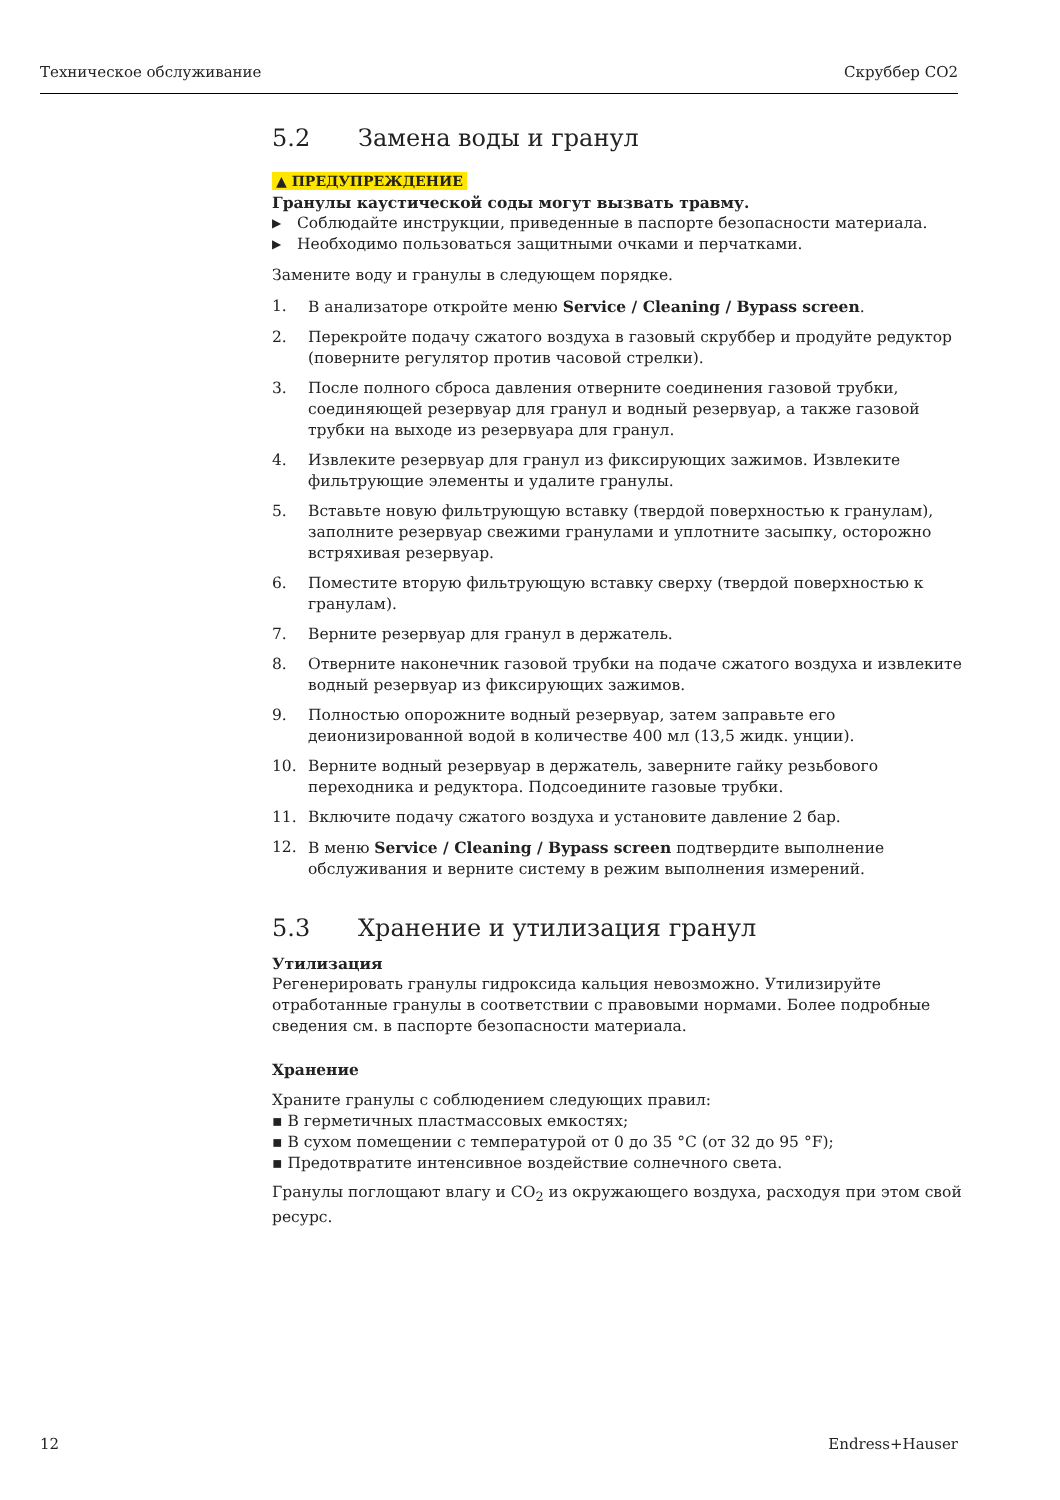Техническое обслуживание Скруббер CO2
5.2 Замена воды и гранул
▲ ПРЕДУПРЕЖДЕНИЕ
Гранулы каустической соды могут вызвать травму.
▶ Соблюдайте инструкции, приведенные в паспорте безопасности материала.
▶ Необходимо пользоваться защитными очками и перчатками.
Замените воду и гранулы в следующем порядке.
1. В анализаторе откройте меню Service / Cleaning / Bypass screen.
2. Перекройте подачу сжатого воздуха в газовый скруббер и продуйте редуктор (поверните регулятор против часовой стрелки).
3. После полного сброса давления отверните соединения газовой трубки, соединяющей резервуар для гранул и водный резервуар, а также газовой трубки на выходе из резервуара для гранул.
4. Извлеките резервуар для гранул из фиксирующих зажимов. Извлеките фильтрующие элементы и удалите гранулы.
5. Вставьте новую фильтрующую вставку (твердой поверхностью к гранулам), заполните резервуар свежими гранулами и уплотните засыпку, осторожно встряхивая резервуар.
6. Поместите вторую фильтрующую вставку сверху (твердой поверхностью к гранулам).
7. Верните резервуар для гранул в держатель.
8. Отверните наконечник газовой трубки на подаче сжатого воздуха и извлеките водный резервуар из фиксирующих зажимов.
9. Полностью опорожните водный резервуар, затем заправьте его деионизированной водой в количестве 400 мл (13,5 жидк. унции).
10. Верните водный резервуар в держатель, заверните гайку резьбового переходника и редуктора. Подсоедините газовые трубки.
11. Включите подачу сжатого воздуха и установите давление 2 бар.
12. В меню Service / Cleaning / Bypass screen подтвердите выполнение обслуживания и верните систему в режим выполнения измерений.
5.3 Хранение и утилизация гранул
Утилизация
Регенерировать гранулы гидроксида кальция невозможно. Утилизируйте отработанные гранулы в соответствии с правовыми нормами. Более подробные сведения см. в паспорте безопасности материала.
Хранение
Храните гранулы с соблюдением следующих правил:
▪ В герметичных пластмассовых емкостях;
▪ В сухом помещении с температурой от 0 до 35 °C (от 32 до 95 °F);
▪ Предотвратите интенсивное воздействие солнечного света.
Гранулы поглощают влагу и CO<sub>2</sub> из окружающего воздуха, расходуя при этом свой ресурс.
12 Endress+Hauser